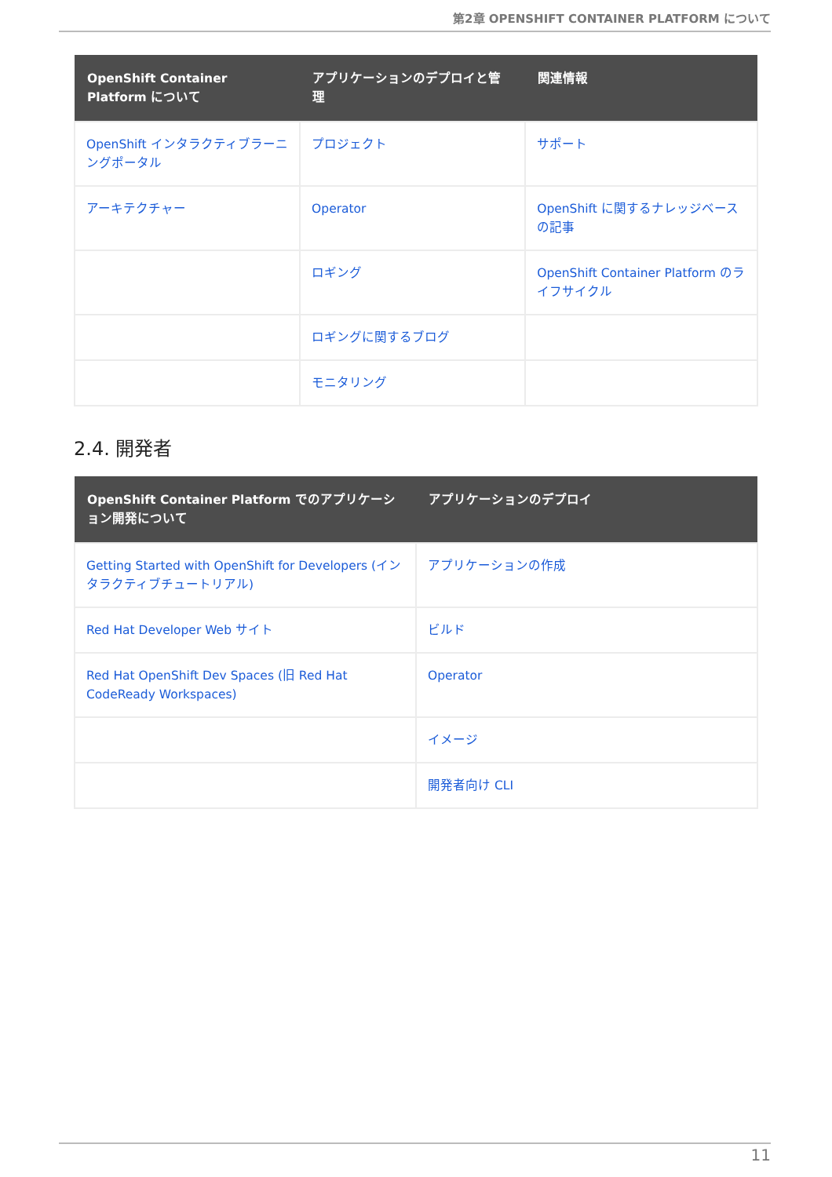第2章 OPENSHIFT CONTAINER PLATFORM について
| OpenShift Container Platform について | アプリケーションのデプロイと管理 | 関連情報 |
| --- | --- | --- |
| OpenShift インタラクティブラーニングポータル | プロジェクト | サポート |
| アーキテクチャー | Operator | OpenShift に関するナレッジベースの記事 |
| | ロギング | OpenShift Container Platform のライフサイクル |
| | ロギングに関するブログ | |
| | モニタリング | |
2.4. 開発者
| OpenShift Container Platform でのアプリケーション開発について | アプリケーションのデプロイ |
| --- | --- |
| Getting Started with OpenShift for Developers (インタラクティブチュートリアル) | アプリケーションの作成 |
| Red Hat Developer Web サイト | ビルド |
| Red Hat OpenShift Dev Spaces (旧 Red Hat CodeReady Workspaces) | Operator |
| | イメージ |
| | 開発者向け CLI |
11